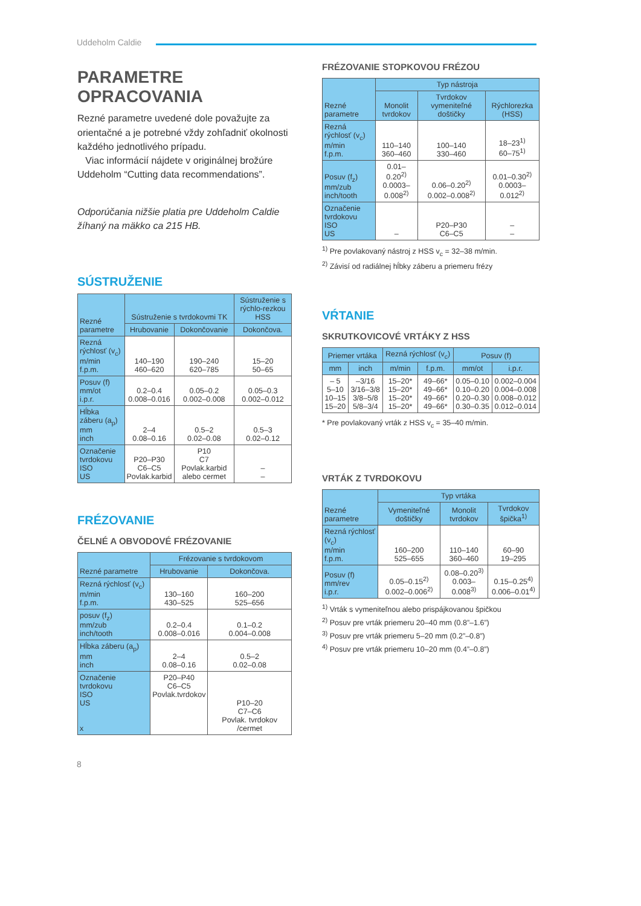Uddeholm Caldie
PARAMETRE
OPRACOVANIA
Rezné parametre uvedené dole považujte za orientačné a je potrebné vždy zohľadniť okolnosti každého jednotlivého prípadu.
Viac informácií nájdete v originálnej brožúre Uddeholm “Cutting data recommendations”.
Odporúčania nižšie platia pre Uddeholm Caldie žíhaný na mäkko ca 215 HB.
SÚSTRUŽENIE
| Rezné parametre | Sústruženie s tvrdokovmi TK | | Sústruženie s rýchlo-rezkou HSS |
| --- | --- | --- | --- |
| | Hrubovanie | Dokončovanie | Dokončova. |
| Rezná rýchlosť (v<sub>c</sub>) m/min f.p.m. | 140–190 460–620 | 190–240 620–785 | 15–20 50–65 |
| Posuv (f) mm/ot i.p.r. | 0.2–0.4 0.008–0.016 | 0.05–0.2 0.002–0.008 | 0.05–0.3 0.002–0.012 |
| Hĺbka záberu (a<sub>p</sub>) mm inch | 2–4 0.08–0.16 | 0.5–2 0.02–0.08 | 0.5–3 0.02–0.12 |
| Označenie tvrdokovu ISO US | P20–P30 C6–C5 Povlak.karbid | P10 C7 Povlak.karbid alebo cermet | – – |
FRÉZOVANIE
ČELNÉ A OBVODOVÉ FRÉZOVANIE
| Rezné parametre | Frézovanie s tvrdokovom | |
| --- | --- | --- |
| | Hrubovanie | Dokončova. |
| Rezná rýchlosť (v<sub>c</sub>) m/min f.p.m. | 130–160 430–525 | 160–200 525–656 |
| posuv (f<sub>z</sub>) mm/zub inch/tooth | 0.2–0.4 0.008–0.016 | 0.1–0.2 0.004–0.008 |
| Hĺbka záberu (a<sub>p</sub>) mm inch | 2–4 0.08–0.16 | 0.5–2 0.02–0.08 |
| Označenie tvrdokovu ISO US x | P20–P40 C6–C5 Povlak.tvrdokov | P10–20 C7–C6 Povlak. tvrdokov /cermet |
FRÉZOVANIE STOPKOVOU FRÉZOU
| Rezné parametre | Typ nástroja | | |
| --- | --- | --- | --- |
| | Monolit tvrdokov | Tvrdokov vymeniteľné doštičky | Rýchlorezka (HSS) |
| Rezná rýchlosť (v<sub>c</sub>) m/min f.p.m. | 110–140 360–460 | 100–140 330–460 | 18–23<sup>1)</sup> 60–75<sup>1)</sup> |
| Posuv (f<sub>z</sub>) mm/zub inch/tooth | 0.01–0.20<sup>2)</sup> 0.0003–0.008<sup>2)</sup> | 0.06–0.20<sup>2)</sup> 0.002–0.008<sup>2)</sup> | 0.01–0.30<sup>2)</sup> 0.0003–0.012<sup>2)</sup> |
| Označenie tvrdokovu ISO US | – | P20–P30 C6–C5 | – – |
<sup>1)</sup> Pre povlakovaný nástroj z HSS v<sub>c</sub> = 32–38 m/min.
<sup>2)</sup> Závisí od radiálnej hĺbky záberu a priemeru frézy
VŔTANIE
SKRUTKOVICOVÉ VRTÁKY Z HSS
| Priemer vrtáka | | Rezná rýchlosť (v<sub>c</sub>) | | Posuv (f) | |
| --- | --- | --- | --- | --- | --- |
| mm | inch | m/min | f.p.m. | mm/ot | i.p.r. |
| – 5 5–10 10–15 15–20 | –3/16 3/16–3/8 3/8–5/8 5/8–3/4 | 15–20* 15–20* 15–20* 15–20* | 49–66* 49–66* 49–66* 49–66* | 0.05–0.10 0.10–0.20 0.20–0.30 0.30–0.35 | 0.002–0.004 0.004–0.008 0.008–0.012 0.012–0.014 |
* Pre povlakovaný vrták z HSS v<sub>c</sub> = 35–40 m/min.
VRTÁK Z TVRDOKOVU
| Rezné parametre | Typ vrtáka | | |
| --- | --- | --- | --- |
| | Vymeniteľné doštičky | Monolit tvrdokov | Tvrdokov špička<sup>1)</sup> |
| Rezná rýchlosť (v<sub>c</sub>) m/min f.p.m. | 160–200 525–655 | 110–140 360–460 | 60–90 19–295 |
| Posuv (f) mm/rev i.p.r. | 0.05–0.15<sup>2)</sup> 0.002–0.006<sup>2)</sup> | 0.08–0.20<sup>3)</sup> 0.003–0.008<sup>3)</sup> | 0.15–0.25<sup>4)</sup> 0.006–0.01<sup>4)</sup> |
<sup>1)</sup> Vrták s vymeniteľnou alebo prispájkovanou špičkou
<sup>2)</sup> Posuv pre vrták priemeru 20–40 mm (0.8”–1.6”)
<sup>3)</sup> Posuv pre vrták priemeru 5–20 mm (0.2”–0.8”)
<sup>4)</sup> Posuv pre vrták priemeru 10–20 mm (0.4”–0.8”)
8